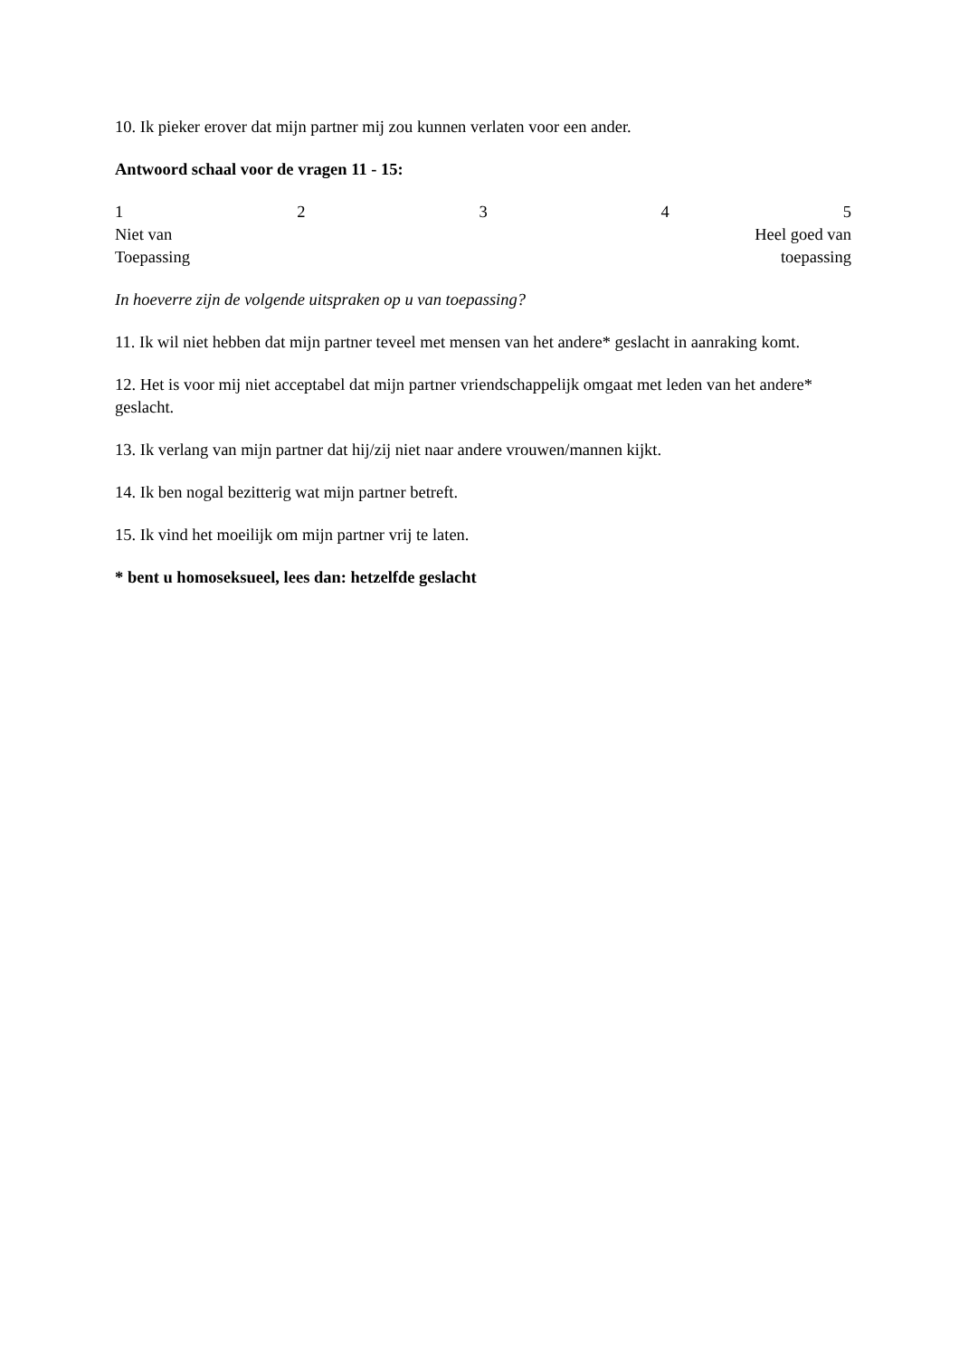10. Ik pieker erover dat mijn partner mij zou kunnen verlaten voor een ander.
Antwoord schaal voor de vragen 11 - 15:
12345
Niet van Heel goed van
Toepassing toepassing
In hoeverre zijn de volgende uitspraken op u van toepassing?
11. Ik wil niet hebben dat mijn partner teveel met mensen van het andere* geslacht in aanraking komt.
12. Het is voor mij niet acceptabel dat mijn partner vriendschappelijk omgaat met leden van het andere* geslacht.
13. Ik verlang van mijn partner dat hij/zij niet naar andere vrouwen/mannen kijkt.
14. Ik ben nogal bezitterig wat mijn partner betreft.
15. Ik vind het moeilijk om mijn partner vrij te laten.
* bent u homoseksueel, lees dan: hetzelfde geslacht